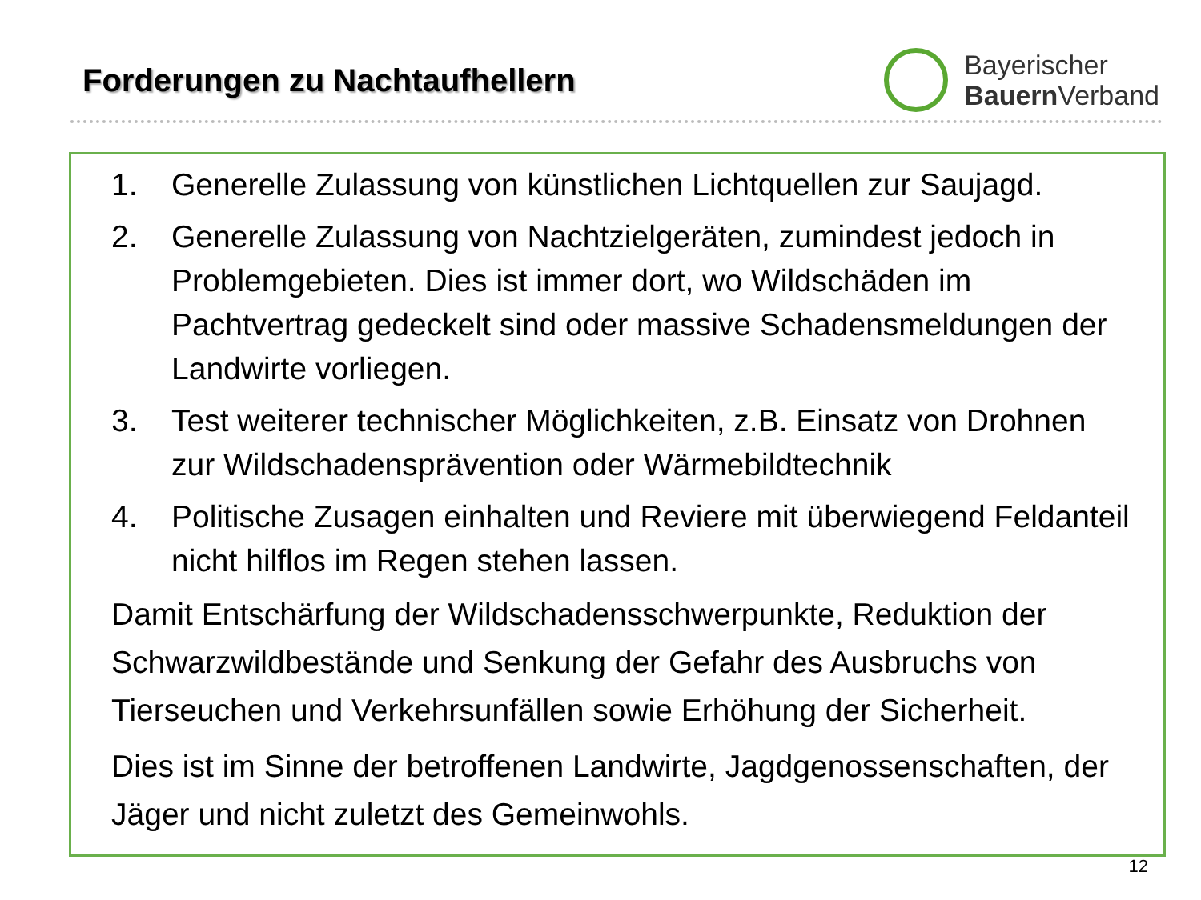Forderungen zu Nachtaufhellern
Bayerischer
Bauern Verband
1. Generelle Zulassung von künstlichen Lichtquellen zur Saujagd.
2. Generelle Zulassung von Nachtzielgeräten, zumindest jedoch in Problemgebieten. Dies ist immer dort, wo Wildschäden im Pachtvertrag gedeckelt sind oder massive Schadensmeldungen der Landwirte vorliegen.
3. Test weiterer technischer Möglichkeiten, z.B. Einsatz von Drohnen zur Wildschadensprävention oder Wärmebildtechnik
4. Politische Zusagen einhalten und Reviere mit überwiegend Feldanteil nicht hilflos im Regen stehen lassen.
Damit Entschärfung der Wildschadensschwerpunkte, Reduktion der Schwarzwildbestände und Senkung der Gefahr des Ausbruchs von Tierseuchen und Verkehrsunfällen sowie Erhöhung der Sicherheit.
Dies ist im Sinne der betroffenen Landwirte, Jagdgenossenschaften, der Jäger und nicht zuletzt des Gemeinwohls.
12